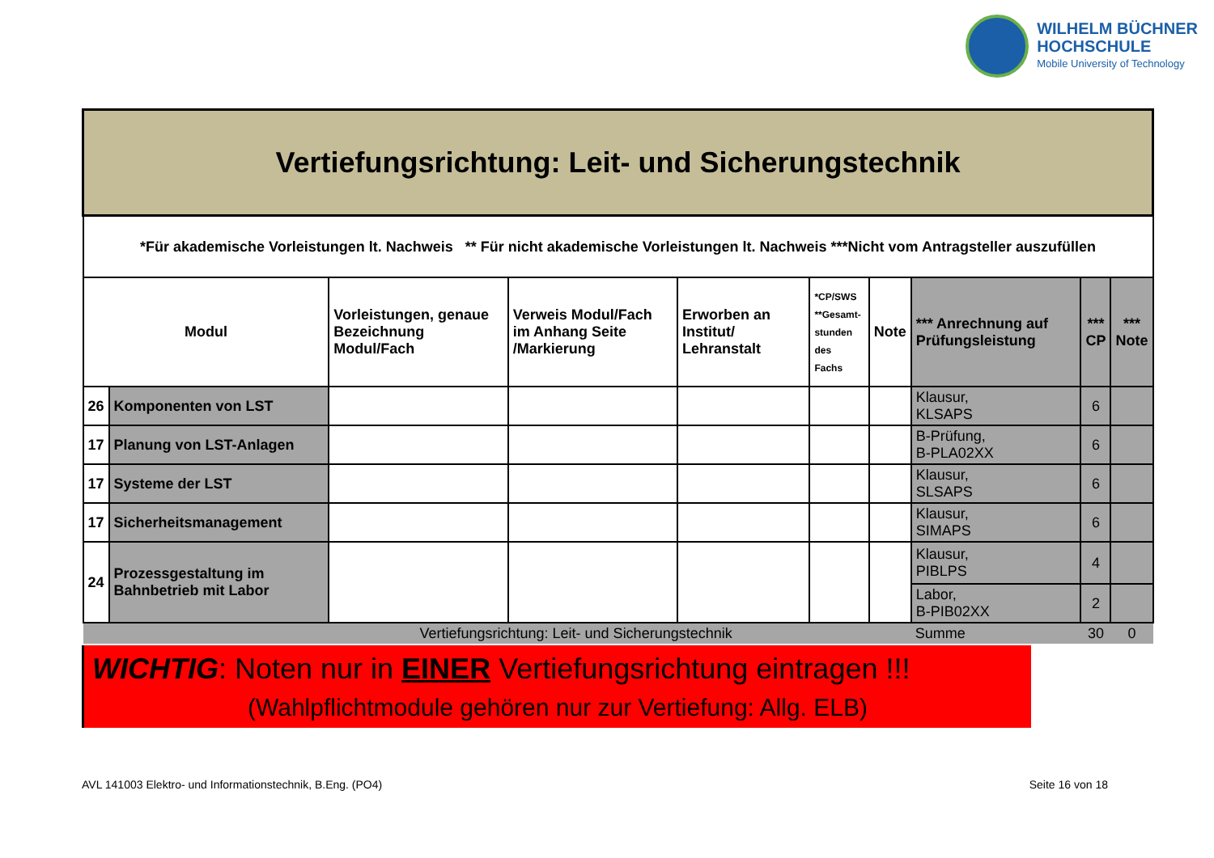WILHELM BÜCHNER
HOCHSCHULE
Mobile University of Technology
| Vertiefungsrichtung: Leit- und Sicherungstechnik | | | | | | | | | |
| --- | --- | --- | --- | --- | --- | --- | --- | --- | --- |
| *Für akademische Vorleistungen lt. Nachweis ** Für nicht akademische Vorleistungen lt. Nachweis ***Nicht vom Antragsteller auszufüllen | | | | | | | | | |
| Modul | | Vorleistungen, genaue Bezeichnung Modul/Fach | Verweis Modul/Fach im Anhang Seite /Markierung | Erworben an Institut/ Lehranstalt | *CP/SWS **Gesamt- stunden des Fachs | Note | *** Anrechnung auf Prüfungsleistung | *** CP | *** Note |
| 26 | Komponenten von LST | | | | | | Klausur, KLSAPS | 6 | |
| 17 | Planung von LST-Anlagen | | | | | | B-Prüfung, B-PLA02XX | 6 | |
| 17 | Systeme der LST | | | | | | Klausur, SLSAPS | 6 | |
| 17 | Sicherheitsmanagement | | | | | | Klausur, SIMAPS | 6 | |
| 24 | Prozessgestaltung im Bahnbetrieb mit Labor | | | | | | Klausur, PIBLPS | 4 | |
| | | | | | | | Labor, B-PIB02XX | 2 | |
| Vertiefungsrichtung: Leit- und Sicherungstechnik | | | | | | | Summe | 30 | 0 |
WICHTIG: Noten nur in EINER Vertiefungsrichtung eintragen !!!
(Wahlpflichtmodule gehören nur zur Vertiefung: Allg. ELB)
AVL 141003 Elektro- und Informationstechnik, B.Eng. (PO4) Seite 16 von 18